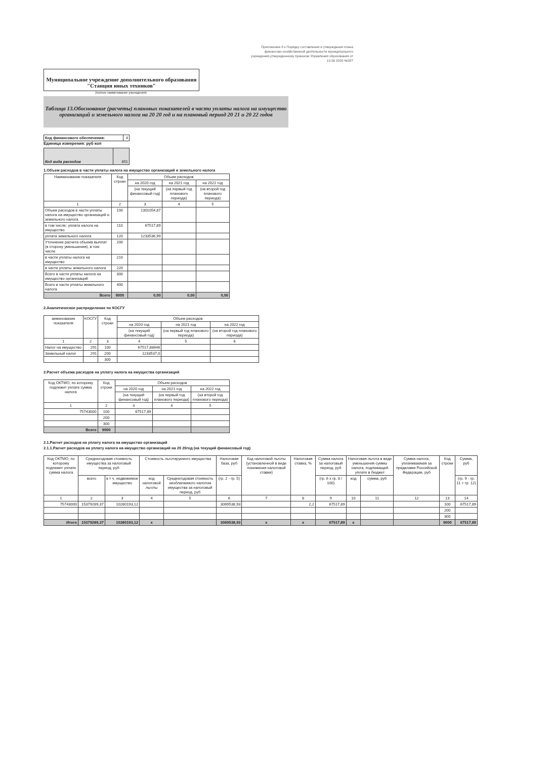Приложение 8 к Порядку составления и утверждения плана финансово-хозяйственной деятельности муниципального учреждения,утвержденному приказом Управления образования от 10.06 2020 №287
Муниципальное учреждение дополнительного образования "Станция юных техников"
(полное наименование учреждения)
Таблица 13.Обоснование (расчеты) плановых показателей в части уплаты налога на имущество организаций и земельного налога на 20 20 год и на плановый период 20 21 и 20 22 годов
| Код финансового обеспечения: | 4 |
Единица измерения: руб коп
| Код вида расходов | 851 |
1.Объем расходов в части уплаты налога на имущество организаций и земельного налога
| Наименование показателя | Код строки | Объем расходов | | |
| | | на 2020 год | на 2021 год | на 2022 год |
| | | (на текущий финансовый год) | (на первый год планового периода) | (на второй год планового периода) |
| 1 | 2 | 3 | 4 | 5 |
| Объем расходов в части уплаты налога на имущество организаций и земельного налога | 100 | 1301054,87 | | |
| в том числе: уплата налога на имущество | 110 | 67517,89 | | |
| уплата земельного налога | 120 | 1233536,99 | | |
| Уточнение расчета объема выплат (в сторону уменьшения), в том числе | 200 | | | |
| в части уплаты налога на имущество | 210 | | | |
| в части уплаты земельного налога | 220 | | | |
| Всего в части уплаты налога на имущество организаций | 300 | | | |
| Всего в части уплаты земельного налога | 400 | | | |
| Всего | 9000 | 0,00 | 0,00 | 0,00 |
2.Аналитическое распределение по КОСГУ
| аименование показателя | КОСГУ | Код строки | Объем расходов | | |
| | | | на 2020 год | на 2021 год | на 2022 год |
| | | | (на текущий финансовый год) | (на первый год планового периода) | (на второй год планового периода) |
| 1 | 2 | 3 | 4 | 5 | 6 |
| Налог на имущество | 291 | 100 | 67517,88646 | | |
| Земельный налог | 291 | 200 | 1233537,0 | | |
| | | 300 | | | |
2.Расчет объема расходов на уплату налога на имущества организаций
| Код ОКТМО, по которому подлежит уплате сумма налога | Код строки | Объем расходов | | |
| | | на 2020 год | на 2021 год | на 2022 год |
| | | (на текущий финансовый год) | (на первый год планового периода) | (на второй год планового периода) |
| 1 | 2 | 3 | 4 | 5 |
| 75743000 | 100 | 67517,89 | | |
| | 200 | | | |
| | 300 | | | |
| Всего | 9000 | | | |
2.1.Расчет расходов на уплату налога на имущество организаций
2.1.1.Расчет расходов на уплату налога на имущество организаций на 20 20год (на текущий финансовый год)
| Код ОКТМО, по которому подлежит уплате сумма налога | Среднегодовая стоимость имущества за налоговый период, руб | | Стоимость льготируемого имущества | | Налоговая база, руб | Код налоговой льготы (установленной в виде понижения налоговой ставки) | Налоговая ставка, % | Сумма налога за налоговый период, руб | Налоговая льгота в виде уменьшения суммы налога, подлежащей уплате в бюджет | | Сумма налога, уплачиваемая за пределами Российской Федерации, руб | Код строки | Сумма, руб |
| | всего | в т ч. недвижимое имущество | код налоговой льготы | Среднегодовая стоимость необлагаемого налогом имущества за налоговый период, руб | (гр. 2 - гр. 5) | | | (гр. 6 x гр. 8 / 100) | код | сумма, руб | | | (гр. 9 - гр. 11 + гр. 12) |
| 1 | 2 | 3 | 4 | 5 | 6 | 7 | 8 | 9 | 10 | 11 | 12 | 13 | 14 |
| 75743000 | 15379289,37 | 10280193,12 | | | 3069538,93 | | 2,2 | 67517,89 | | | | 100 | 67517,89 |
| | | | | | | | | | | | | 200 | |
| | | | | | | | | | | | | 300 | |
| Итого | 15379289,37 | 10280193,12 | х | | 3069538,93 | х | х | 67517,89 | х | | | 9000 | 67517,89 |